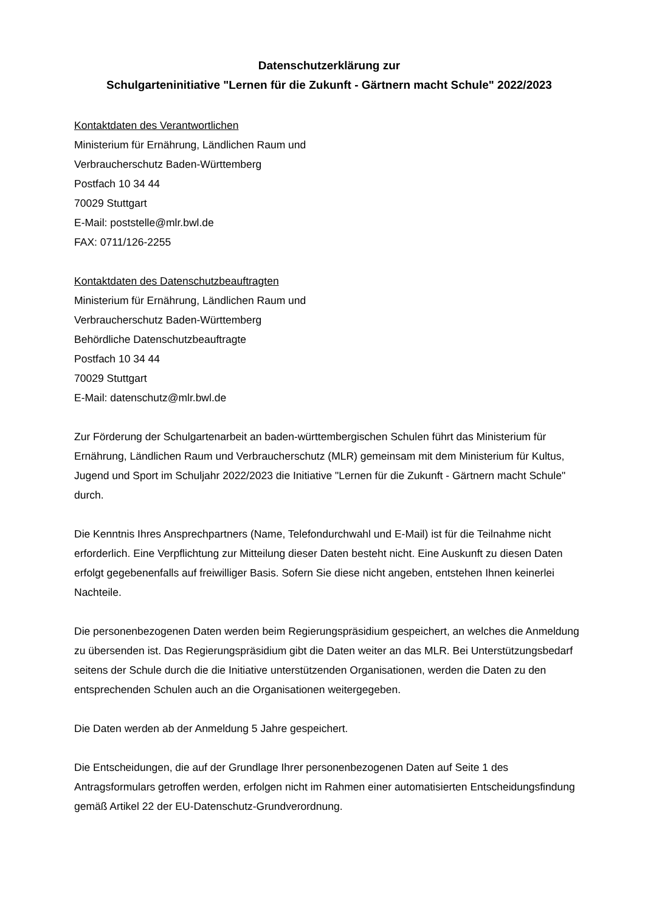Datenschutzerklärung zur
Schulgarteninitiative "Lernen für die Zukunft - Gärtnern macht Schule" 2022/2023
Kontaktdaten des Verantwortlichen
Ministerium für Ernährung, Ländlichen Raum und
Verbraucherschutz Baden-Württemberg
Postfach 10 34 44
70029 Stuttgart
E-Mail: poststelle@mlr.bwl.de
FAX: 0711/126-2255
Kontaktdaten des Datenschutzbeauftragten
Ministerium für Ernährung, Ländlichen Raum und
Verbraucherschutz Baden-Württemberg
Behördliche Datenschutzbeauftragte
Postfach 10 34 44
70029 Stuttgart
E-Mail: datenschutz@mlr.bwl.de
Zur Förderung der Schulgartenarbeit an baden-württembergischen Schulen führt das Ministerium für Ernährung, Ländlichen Raum und Verbraucherschutz (MLR) gemeinsam mit dem Ministerium für Kultus, Jugend und Sport im Schuljahr 2022/2023 die Initiative "Lernen für die Zukunft - Gärtnern macht Schule" durch.
Die Kenntnis Ihres Ansprechpartners (Name, Telefondurchwahl und E-Mail) ist für die Teilnahme nicht erforderlich. Eine Verpflichtung zur Mitteilung dieser Daten besteht nicht. Eine Auskunft zu diesen Daten erfolgt gegebenenfalls auf freiwilliger Basis. Sofern Sie diese nicht angeben, entstehen Ihnen keinerlei Nachteile.
Die personenbezogenen Daten werden beim Regierungspräsidium gespeichert, an welches die Anmeldung zu übersenden ist. Das Regierungspräsidium gibt die Daten weiter an das MLR. Bei Unterstützungsbedarf seitens der Schule durch die die Initiative unterstützenden Organisationen, werden die Daten zu den entsprechenden Schulen auch an die Organisationen weitergegeben.
Die Daten werden ab der Anmeldung 5 Jahre gespeichert.
Die Entscheidungen, die auf der Grundlage Ihrer personenbezogenen Daten auf Seite 1 des Antragsformulars getroffen werden, erfolgen nicht im Rahmen einer automatisierten Entscheidungsfindung gemäß Artikel 22 der EU-Datenschutz-Grundverordnung.